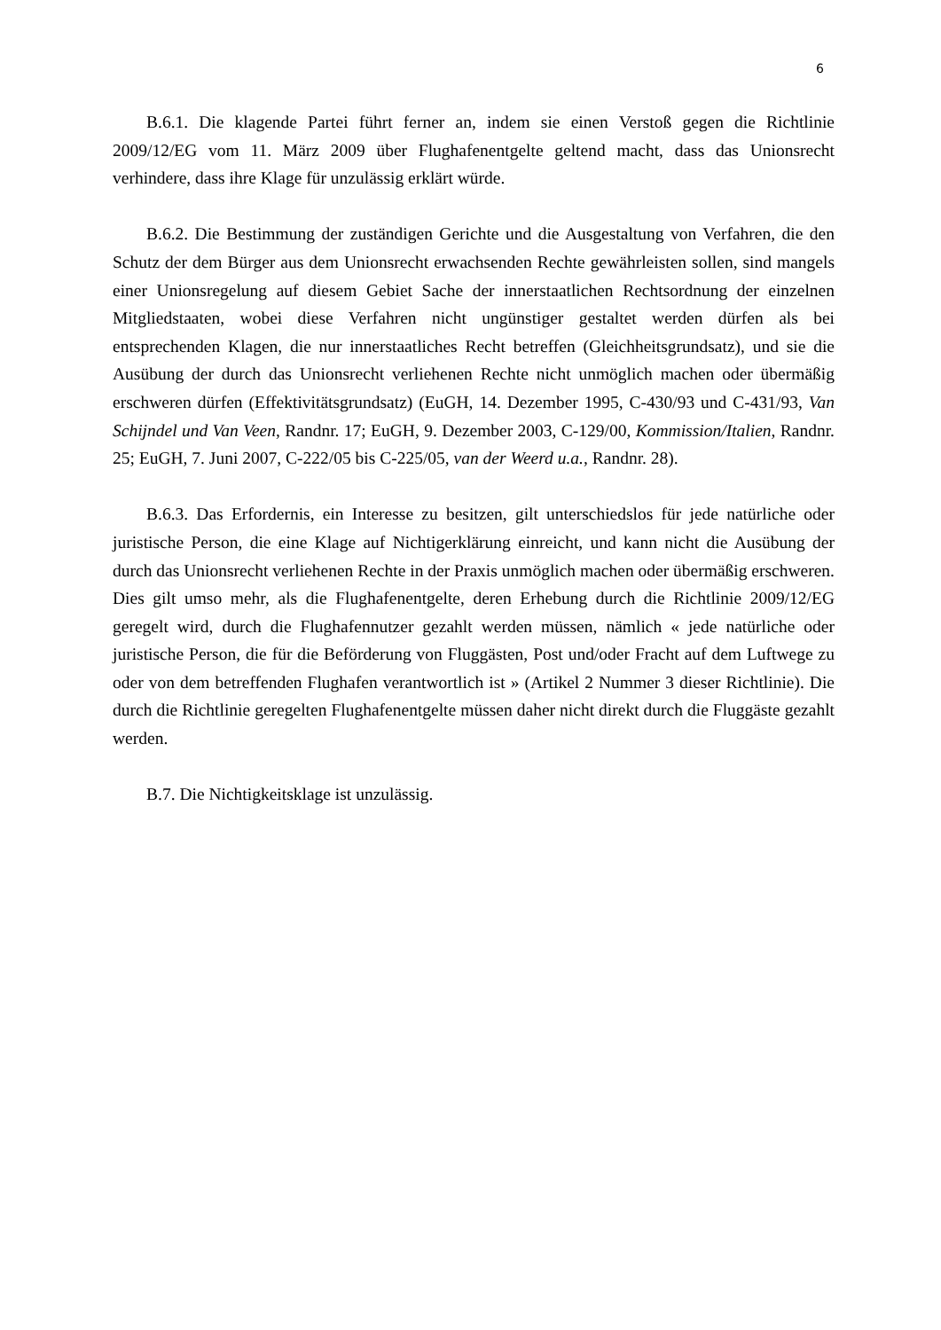6
B.6.1. Die klagende Partei führt ferner an, indem sie einen Verstoß gegen die Richtlinie 2009/12/EG vom 11. März 2009 über Flughafenentgelte geltend macht, dass das Unionsrecht verhindere, dass ihre Klage für unzulässig erklärt würde.
B.6.2. Die Bestimmung der zuständigen Gerichte und die Ausgestaltung von Verfahren, die den Schutz der dem Bürger aus dem Unionsrecht erwachsenden Rechte gewährleisten sollen, sind mangels einer Unionsregelung auf diesem Gebiet Sache der innerstaatlichen Rechtsordnung der einzelnen Mitgliedstaaten, wobei diese Verfahren nicht ungünstiger gestaltet werden dürfen als bei entsprechenden Klagen, die nur innerstaatliches Recht betreffen (Gleichheitsgrundsatz), und sie die Ausübung der durch das Unionsrecht verliehenen Rechte nicht unmöglich machen oder übermäßig erschweren dürfen (Effektivitätsgrundsatz) (EuGH, 14. Dezember 1995, C-430/93 und C-431/93, Van Schijndel und Van Veen, Randnr. 17; EuGH, 9. Dezember 2003, C-129/00, Kommission/Italien, Randnr. 25; EuGH, 7. Juni 2007, C-222/05 bis C-225/05, van der Weerd u.a., Randnr. 28).
B.6.3. Das Erfordernis, ein Interesse zu besitzen, gilt unterschiedslos für jede natürliche oder juristische Person, die eine Klage auf Nichtigerklärung einreicht, und kann nicht die Ausübung der durch das Unionsrecht verliehenen Rechte in der Praxis unmöglich machen oder übermäßig erschweren. Dies gilt umso mehr, als die Flughafenentgelte, deren Erhebung durch die Richtlinie 2009/12/EG geregelt wird, durch die Flughafennutzer gezahlt werden müssen, nämlich « jede natürliche oder juristische Person, die für die Beförderung von Fluggästen, Post und/oder Fracht auf dem Luftwege zu oder von dem betreffenden Flughafen verantwortlich ist » (Artikel 2 Nummer 3 dieser Richtlinie). Die durch die Richtlinie geregelten Flughafenentgelte müssen daher nicht direkt durch die Fluggäste gezahlt werden.
B.7. Die Nichtigkeitsklage ist unzulässig.